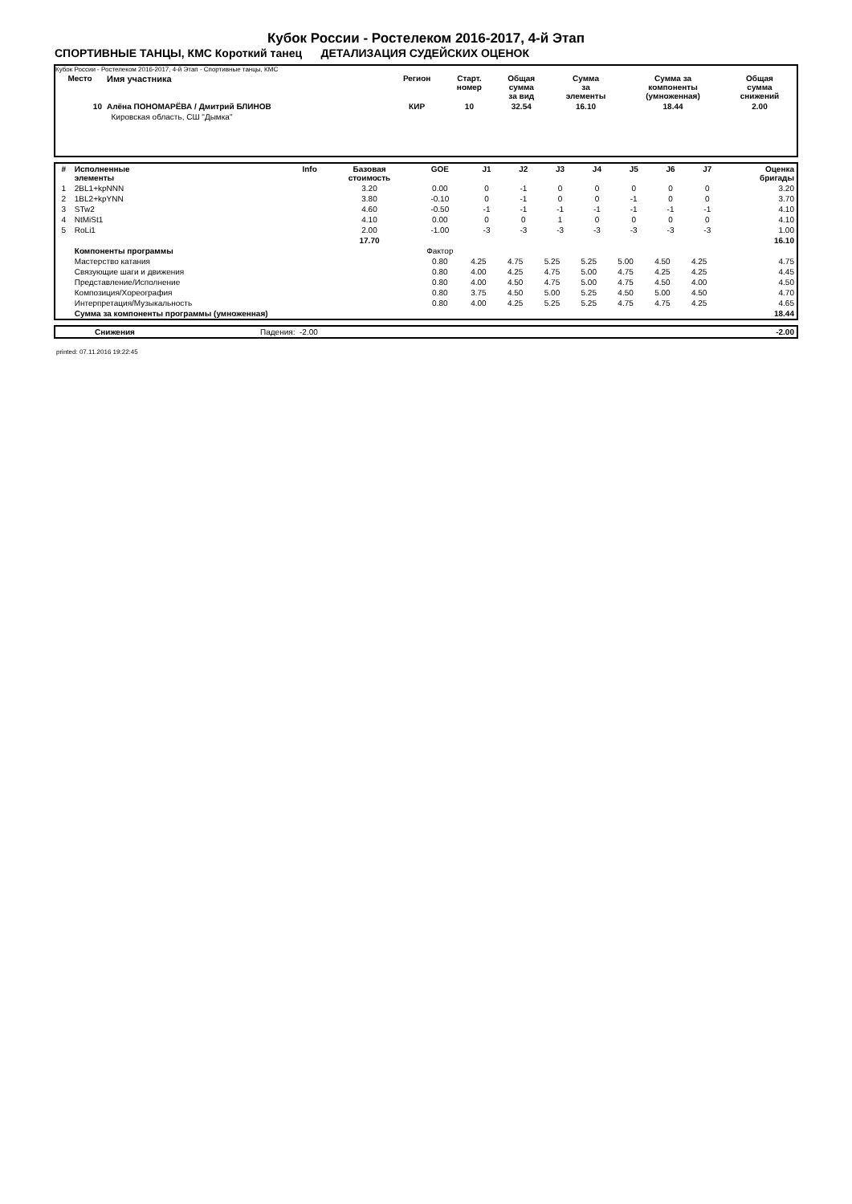Кубок России - Ростелеком 2016-2017, 4-й Этап
СПОРТИВНЫЕ ТАНЦЫ, КМС Короткий танец ДЕТАЛИЗАЦИЯ СУДЕЙСКИХ ОЦЕНОК
Кубок России - Ростелеком 2016-2017, 4-й Этап - Спортивные танцы, КМС
| Место | Имя участника | Регион | Старт. номер | Общая сумма за вид | Сумма за элементы | Сумма за компоненты (умноженная) | Общая сумма снижений |
| --- | --- | --- | --- | --- | --- | --- | --- |
| 10 | Алёна ПОНОМАРЁВА / Дмитрий БЛИНОВ | КИР | 10 | 32.54 | 16.10 | 18.44 | 2.00 |
| | Кировская область, СШ "Дымка" | | | | | | |
| # | Исполненные элементы | Info | Базовая стоимость | GOE | J1 | J2 | J3 | J4 | J5 | J6 | J7 | Оценка бригады |
| --- | --- | --- | --- | --- | --- | --- | --- | --- | --- | --- | --- | --- |
| 1 | 2BL1+kpNNN | | 3.20 | 0.00 | 0 | -1 | 0 | 0 | 0 | 0 | 0 | 3.20 |
| 2 | 1BL2+kpYNN | | 3.80 | -0.10 | 0 | -1 | 0 | 0 | -1 | 0 | 0 | 3.70 |
| 3 | STw2 | | 4.60 | -0.50 | -1 | -1 | -1 | -1 | -1 | -1 | -1 | 4.10 |
| 4 | NtMiSt1 | | 4.10 | 0.00 | 0 | 0 | 1 | 0 | 0 | 0 | 0 | 4.10 |
| 5 | RoLi1 | | 2.00 | -1.00 | -3 | -3 | -3 | -3 | -3 | -3 | -3 | 1.00 |
| | | | 17.70 | | | | | | | | | 16.10 |
| | Компоненты программы | | | Фактор | | | | | | | | |
| | Мастерство катания | | | 0.80 | 4.25 | 4.75 | 5.25 | 5.25 | 5.00 | 4.50 | 4.25 | 4.75 |
| | Связующие шаги и движения | | | 0.80 | 4.00 | 4.25 | 4.75 | 5.00 | 4.75 | 4.25 | 4.25 | 4.45 |
| | Представление/Исполнение | | | 0.80 | 4.00 | 4.50 | 4.75 | 5.00 | 4.75 | 4.50 | 4.00 | 4.50 |
| | Композиция/Хореография | | | 0.80 | 3.75 | 4.50 | 5.00 | 5.25 | 4.50 | 5.00 | 4.50 | 4.70 |
| | Интерпретация/Музыкальность | | | 0.80 | 4.00 | 4.25 | 5.25 | 5.25 | 4.75 | 4.75 | 4.25 | 4.65 |
| | Сумма за компоненты программы (умноженная) | | | | | | | | | | | 18.44 |
| | Снижения | Падения: -2.00 | -2.00 |
printed: 07.11.2016 19:22:45